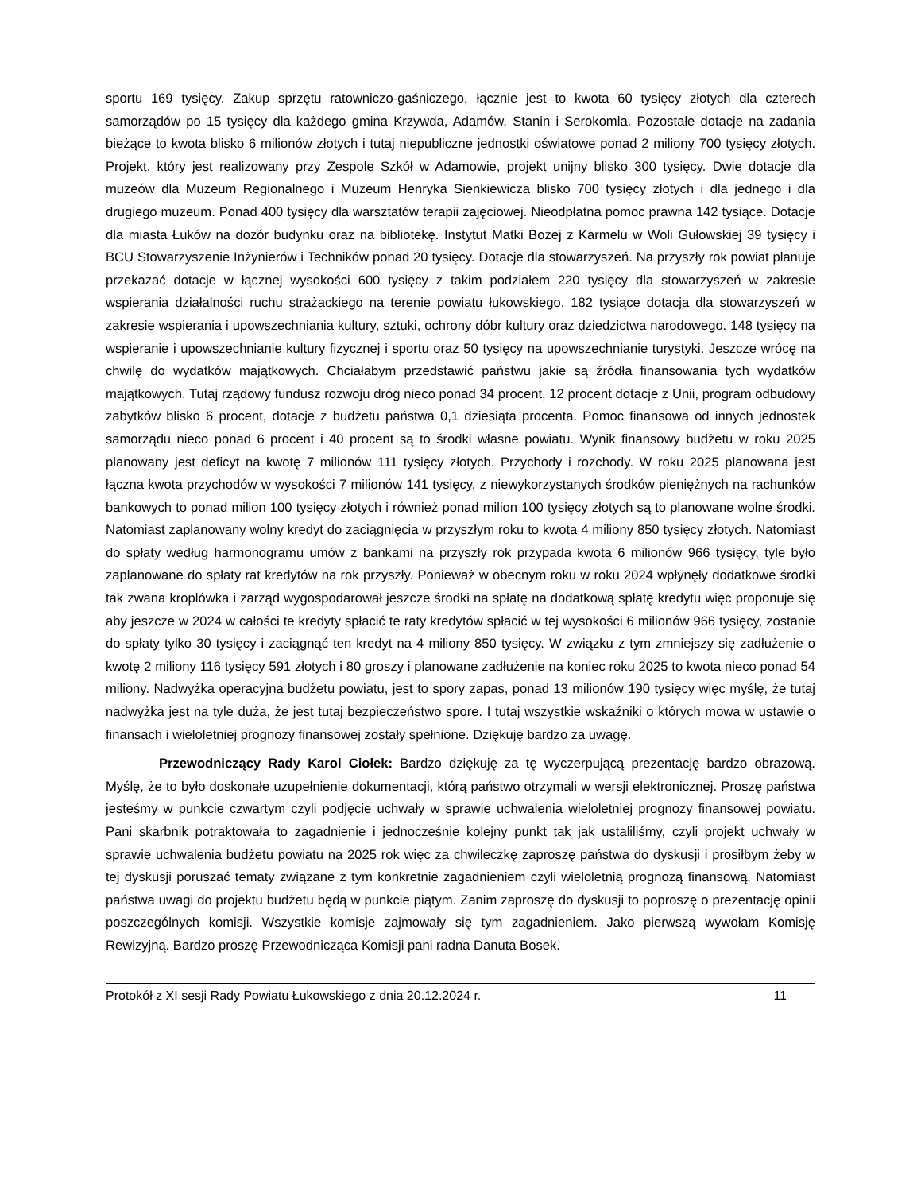sportu 169 tysięcy. Zakup sprzętu ratowniczo-gaśniczego, łącznie jest to kwota 60 tysięcy złotych dla czterech samorządów po 15 tysięcy dla każdego gmina Krzywda, Adamów, Stanin i Serokomla. Pozostałe dotacje na zadania bieżące to kwota blisko 6 milionów złotych i tutaj niepubliczne jednostki oświatowe ponad 2 miliony 700 tysięcy złotych. Projekt, który jest realizowany przy Zespole Szkół w Adamowie, projekt unijny blisko 300 tysięcy. Dwie dotacje dla muzeów dla Muzeum Regionalnego i Muzeum Henryka Sienkiewicza blisko 700 tysięcy złotych i dla jednego i dla drugiego muzeum. Ponad 400 tysięcy dla warsztatów terapii zajęciowej. Nieodpłatna pomoc prawna 142 tysiące. Dotacje dla miasta Łuków na dozór budynku oraz na bibliotekę. Instytut Matki Bożej z Karmelu w Woli Gułowskiej 39 tysięcy i BCU Stowarzyszenie Inżynierów i Techników ponad 20 tysięcy. Dotacje dla stowarzyszeń. Na przyszły rok powiat planuje przekazać dotacje w łącznej wysokości 600 tysięcy z takim podziałem 220 tysięcy dla stowarzyszeń w zakresie wspierania działalności ruchu strażackiego na terenie powiatu łukowskiego. 182 tysiące dotacja dla stowarzyszeń w zakresie wspierania i upowszechniania kultury, sztuki, ochrony dóbr kultury oraz dziedzictwa narodowego. 148 tysięcy na wspieranie i upowszechnianie kultury fizycznej i sportu oraz 50 tysięcy na upowszechnianie turystyki. Jeszcze wrócę na chwilę do wydatków majątkowych. Chciałabym przedstawić państwu jakie są źródła finansowania tych wydatków majątkowych. Tutaj rządowy fundusz rozwoju dróg nieco ponad 34 procent, 12 procent dotacje z Unii, program odbudowy zabytków blisko 6 procent, dotacje z budżetu państwa 0,1 dziesiąta procenta. Pomoc finansowa od innych jednostek samorządu nieco ponad 6 procent i 40 procent są to środki własne powiatu. Wynik finansowy budżetu w roku 2025 planowany jest deficyt na kwotę 7 milionów 111 tysięcy złotych. Przychody i rozchody. W roku 2025 planowana jest łączna kwota przychodów w wysokości 7 milionów 141 tysięcy, z niewykorzystanych środków pieniężnych na rachunków bankowych to ponad milion 100 tysięcy złotych i również ponad milion 100 tysięcy złotych są to planowane wolne środki. Natomiast zaplanowany wolny kredyt do zaciągnięcia w przyszłym roku to kwota 4 miliony 850 tysięcy złotych. Natomiast do spłaty według harmonogramu umów z bankami na przyszły rok przypada kwota 6 milionów 966 tysięcy, tyle było zaplanowane do spłaty rat kredytów na rok przyszły. Ponieważ w obecnym roku w roku 2024 wpłynęły dodatkowe środki tak zwana kroplówka i zarząd wygospodarował jeszcze środki na spłatę na dodatkową spłatę kredytu więc proponuje się aby jeszcze w 2024 w całości te kredyty spłacić te raty kredytów spłacić w tej wysokości 6 milionów 966 tysięcy, zostanie do spłaty tylko 30 tysięcy i zaciągnąć ten kredyt na 4 miliony 850 tysięcy. W związku z tym zmniejszy się zadłużenie o kwotę 2 miliony 116 tysięcy 591 złotych i 80 groszy i planowane zadłużenie na koniec roku 2025 to kwota nieco ponad 54 miliony. Nadwyżka operacyjna budżetu powiatu, jest to spory zapas, ponad 13 milionów 190 tysięcy więc myślę, że tutaj nadwyżka jest na tyle duża, że jest tutaj bezpieczeństwo spore. I tutaj wszystkie wskaźniki o których mowa w ustawie o finansach i wieloletniej prognozy finansowej zostały spełnione. Dziękuję bardzo za uwagę.
Przewodniczący Rady Karol Ciołek: Bardzo dziękuję za tę wyczerpującą prezentację bardzo obrazową. Myślę, że to było doskonałe uzupełnienie dokumentacji, którą państwo otrzymali w wersji elektronicznej. Proszę państwa jesteśmy w punkcie czwartym czyli podjęcie uchwały w sprawie uchwalenia wieloletniej prognozy finansowej powiatu. Pani skarbnik potraktowała to zagadnienie i jednocześnie kolejny punkt tak jak ustaliliśmy, czyli projekt uchwały w sprawie uchwalenia budżetu powiatu na 2025 rok więc za chwileczkę zaproszę państwa do dyskusji i prosiłbym żeby w tej dyskusji poruszać tematy związane z tym konkretnie zagadnieniem czyli wieloletnią prognozą finansową. Natomiast państwa uwagi do projektu budżetu będą w punkcie piątym. Zanim zaproszę do dyskusji to poproszę o prezentację opinii poszczególnych komisji. Wszystkie komisje zajmowały się tym zagadnieniem. Jako pierwszą wywołam Komisję Rewizyjną. Bardzo proszę Przewodnicząca Komisji pani radna Danuta Bosek.
Protokół z XI sesji Rady Powiatu Łukowskiego z dnia 20.12.2024 r. 11